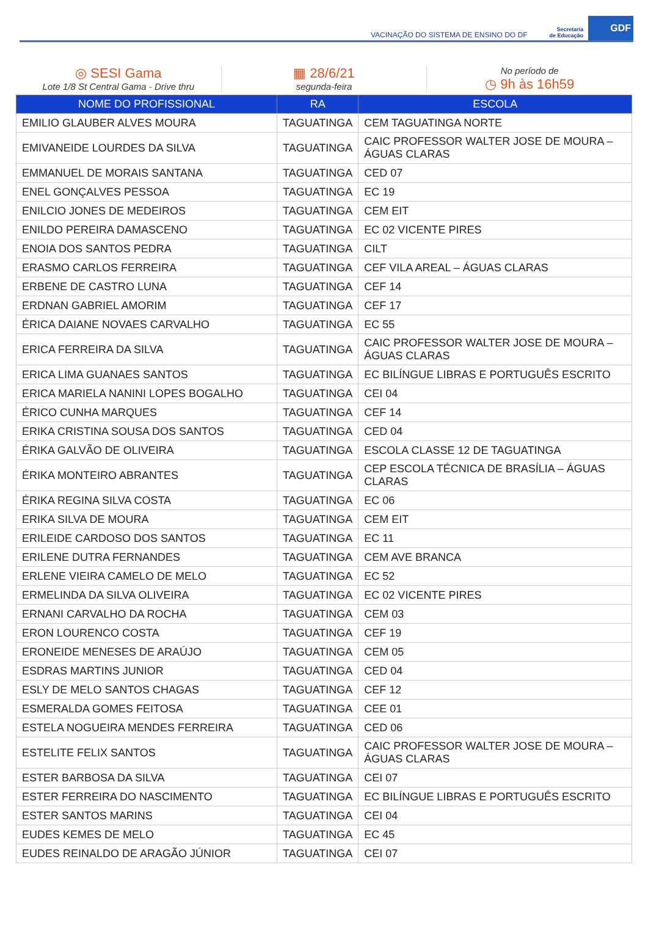VACINAÇÃO DO SISTEMA DE ENSINO DO DF Secretaria
de Educação GDF
◎ SESI Gama
Lote 1/8 St Central Gama - Drive thru
▦ 28/6/21
segunda-feira
No período de
◷ 9h às 16h59
| NOME DO PROFISSIONAL | RA | ESCOLA |
| --- | --- | --- |
| EMILIO GLAUBER ALVES MOURA | TAGUATINGA | CEM TAGUATINGA NORTE |
| EMIVANEIDE LOURDES DA SILVA | TAGUATINGA | CAIC PROFESSOR WALTER JOSE DE MOURA – ÁGUAS CLARAS |
| EMMANUEL DE MORAIS SANTANA | TAGUATINGA | CED 07 |
| ENEL GONÇALVES PESSOA | TAGUATINGA | EC 19 |
| ENILCIO JONES DE MEDEIROS | TAGUATINGA | CEM EIT |
| ENILDO PEREIRA DAMASCENO | TAGUATINGA | EC 02 VICENTE PIRES |
| ENOIA DOS SANTOS PEDRA | TAGUATINGA | CILT |
| ERASMO CARLOS FERREIRA | TAGUATINGA | CEF VILA AREAL – ÁGUAS CLARAS |
| ERBENE DE CASTRO LUNA | TAGUATINGA | CEF 14 |
| ERDNAN GABRIEL AMORIM | TAGUATINGA | CEF 17 |
| ÉRICA DAIANE NOVAES CARVALHO | TAGUATINGA | EC 55 |
| ERICA FERREIRA DA SILVA | TAGUATINGA | CAIC PROFESSOR WALTER JOSE DE MOURA – ÁGUAS CLARAS |
| ERICA LIMA GUANAES SANTOS | TAGUATINGA | EC BILÍNGUE LIBRAS E PORTUGUÊS ESCRITO |
| ERICA MARIELA NANINI LOPES BOGALHO | TAGUATINGA | CEI 04 |
| ÉRICO CUNHA MARQUES | TAGUATINGA | CEF 14 |
| ERIKA CRISTINA SOUSA DOS SANTOS | TAGUATINGA | CED 04 |
| ÉRIKA GALVÃO DE OLIVEIRA | TAGUATINGA | ESCOLA CLASSE 12 DE TAGUATINGA |
| ÉRIKA MONTEIRO ABRANTES | TAGUATINGA | CEP ESCOLA TÉCNICA DE BRASÍLIA – ÁGUAS CLARAS |
| ÉRIKA REGINA SILVA COSTA | TAGUATINGA | EC 06 |
| ERIKA SILVA DE MOURA | TAGUATINGA | CEM EIT |
| ERILEIDE CARDOSO DOS SANTOS | TAGUATINGA | EC 11 |
| ERILENE DUTRA FERNANDES | TAGUATINGA | CEM AVE BRANCA |
| ERLENE VIEIRA CAMELO DE MELO | TAGUATINGA | EC 52 |
| ERMELINDA DA SILVA OLIVEIRA | TAGUATINGA | EC 02 VICENTE PIRES |
| ERNANI CARVALHO DA ROCHA | TAGUATINGA | CEM 03 |
| ERON LOURENCO COSTA | TAGUATINGA | CEF 19 |
| ERONEIDE MENESES DE ARAÚJO | TAGUATINGA | CEM 05 |
| ESDRAS MARTINS JUNIOR | TAGUATINGA | CED 04 |
| ESLY DE MELO SANTOS CHAGAS | TAGUATINGA | CEF 12 |
| ESMERALDA GOMES FEITOSA | TAGUATINGA | CEE 01 |
| ESTELA NOGUEIRA MENDES FERREIRA | TAGUATINGA | CED 06 |
| ESTELITE FELIX SANTOS | TAGUATINGA | CAIC PROFESSOR WALTER JOSE DE MOURA – ÁGUAS CLARAS |
| ESTER BARBOSA DA SILVA | TAGUATINGA | CEI 07 |
| ESTER FERREIRA DO NASCIMENTO | TAGUATINGA | EC BILÍNGUE LIBRAS E PORTUGUÊS ESCRITO |
| ESTER SANTOS MARINS | TAGUATINGA | CEI 04 |
| EUDES KEMES DE MELO | TAGUATINGA | EC 45 |
| EUDES REINALDO DE ARAGÃO JÚNIOR | TAGUATINGA | CEI 07 |